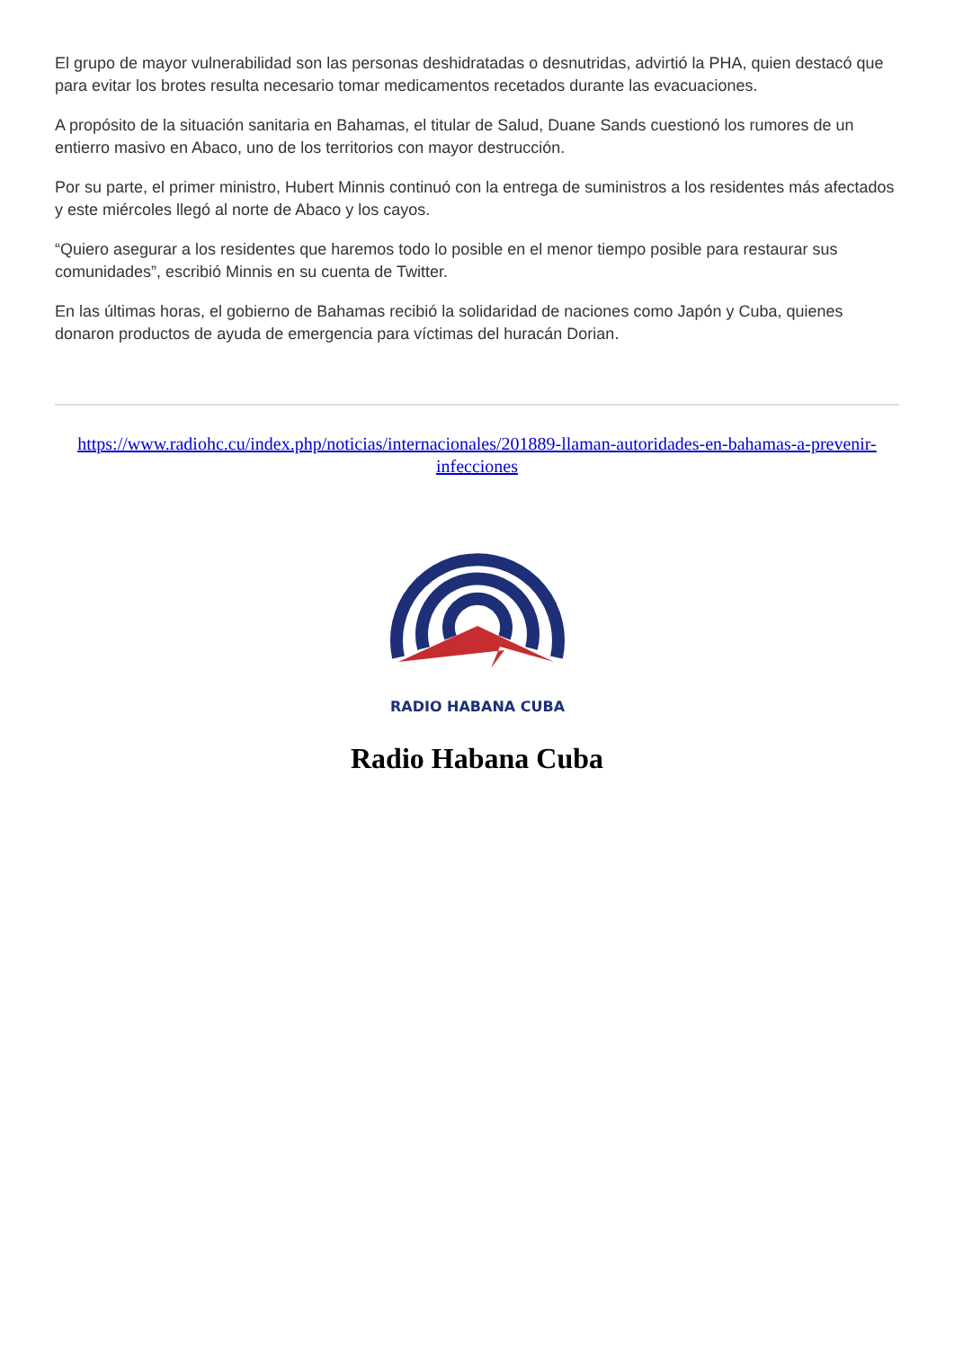El grupo de mayor vulnerabilidad son las personas deshidratadas o desnutridas, advirtió la PHA, quien destacó que para evitar los brotes resulta necesario tomar medicamentos recetados durante las evacuaciones.
A propósito de la situación sanitaria en Bahamas, el titular de Salud, Duane Sands cuestionó los rumores de un entierro masivo en Abaco, uno de los territorios con mayor destrucción.
Por su parte, el primer ministro, Hubert Minnis continuó con la entrega de suministros a los residentes más afectados y este miércoles llegó al norte de Abaco y los cayos.
“Quiero asegurar a los residentes que haremos todo lo posible en el menor tiempo posible para restaurar sus comunidades”, escribió Minnis en su cuenta de Twitter.
En las últimas horas, el gobierno de Bahamas recibió la solidaridad de naciones como Japón y Cuba, quienes donaron productos de ayuda de emergencia para víctimas del huracán Dorian.
https://www.radiohc.cu/index.php/noticias/internacionales/201889-llaman-autoridades-en-bahamas-a-prevenir-infecciones
RADIO HABANA CUBA
Radio Habana Cuba